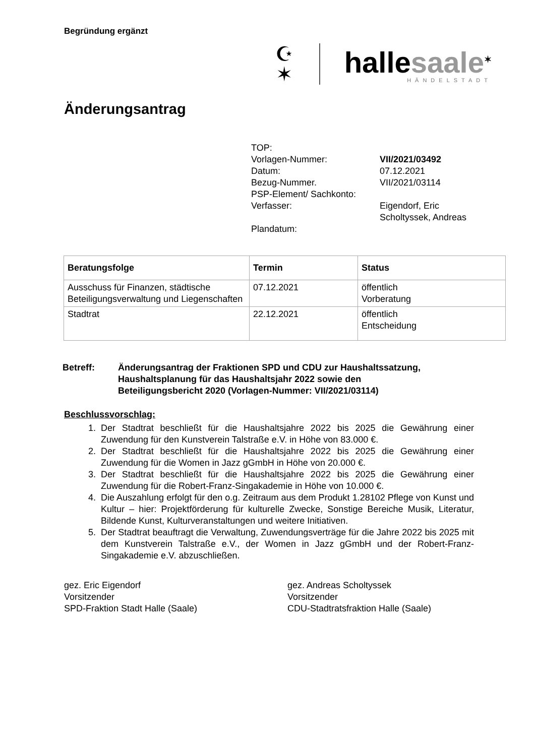Begründung ergänzt
☪
✶
hallesaale<sup>✶</sup>
HÄNDELSTADT
Änderungsantrag
| TOP: | |
| Vorlagen-Nummer: | VII/2021/03492 |
| Datum: | 07.12.2021 |
| Bezug-Nummer. | VII/2021/03114 |
| PSP-Element/ Sachkonto: | |
| Verfasser: | Eigendorf, Eric Scholtyssek, Andreas |
| Plandatum: | |
| Beratungsfolge | Termin | Status |
| --- | --- | --- |
| Ausschuss für Finanzen, städtische Beteiligungsverwaltung und Liegenschaften | 07.12.2021 | öffentlich Vorberatung |
| Stadtrat | 22.12.2021 | öffentlich Entscheidung |
Betreff: Änderungsantrag der Fraktionen SPD und CDU zur Haushaltssatzung,
Haushaltsplanung für das Haushaltsjahr 2022 sowie den
Beteiligungsbericht 2020 (Vorlagen-Nummer: VII/2021/03114)
Beschlussvorschlag:
1. Der Stadtrat beschließt für die Haushaltsjahre 2022 bis 2025 die Gewährung einer Zuwendung für den Kunstverein Talstraße e.V. in Höhe von 83.000 €.
2. Der Stadtrat beschließt für die Haushaltsjahre 2022 bis 2025 die Gewährung einer Zuwendung für die Women in Jazz gGmbH in Höhe von 20.000 €.
3. Der Stadtrat beschließt für die Haushaltsjahre 2022 bis 2025 die Gewährung einer Zuwendung für die Robert-Franz-Singakademie in Höhe von 10.000 €.
4. Die Auszahlung erfolgt für den o.g. Zeitraum aus dem Produkt 1.28102 Pflege von Kunst und Kultur – hier: Projektförderung für kulturelle Zwecke, Sonstige Bereiche Musik, Literatur, Bildende Kunst, Kulturveranstaltungen und weitere Initiativen.
5. Der Stadtrat beauftragt die Verwaltung, Zuwendungsverträge für die Jahre 2022 bis 2025 mit dem Kunstverein Talstraße e.V., der Women in Jazz gGmbH und der Robert-Franz-Singakademie e.V. abzuschließen.
gez. Eric Eigendorf
Vorsitzender
SPD-Fraktion Stadt Halle (Saale)
gez. Andreas Scholtyssek
Vorsitzender
CDU-Stadtratsfraktion Halle (Saale)